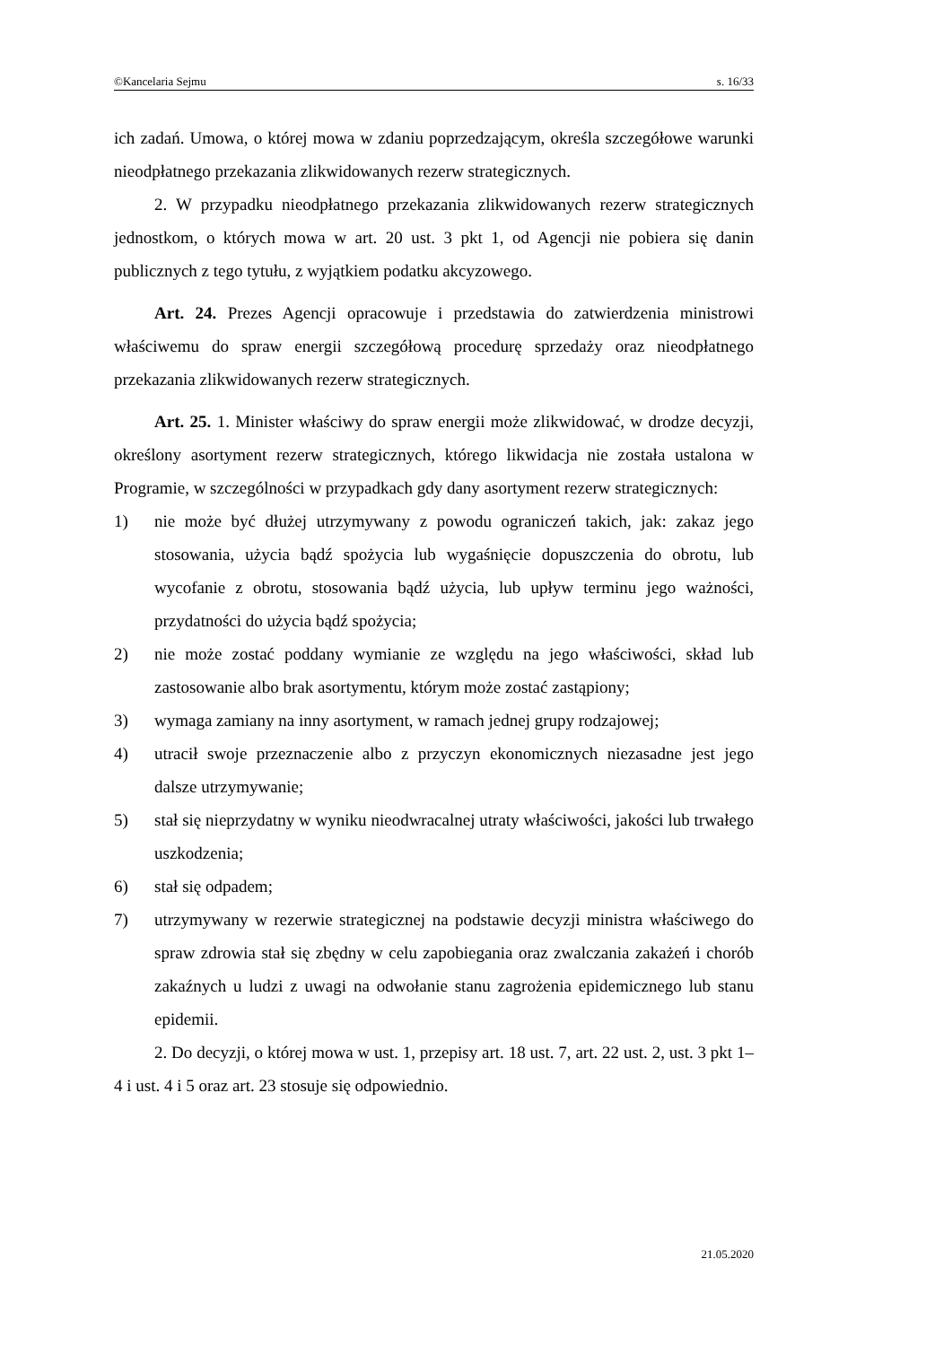©Kancelaria Sejmu s. 16/33
ich zadań. Umowa, o której mowa w zdaniu poprzedzającym, określa szczegółowe warunki nieodpłatnego przekazania zlikwidowanych rezerw strategicznych.
2. W przypadku nieodpłatnego przekazania zlikwidowanych rezerw strategicznych jednostkom, o których mowa w art. 20 ust. 3 pkt 1, od Agencji nie pobiera się danin publicznych z tego tytułu, z wyjątkiem podatku akcyzowego.
Art. 24. Prezes Agencji opracowuje i przedstawia do zatwierdzenia ministrowi właściwemu do spraw energii szczegółową procedurę sprzedaży oraz nieodpłatnego przekazania zlikwidowanych rezerw strategicznych.
Art. 25. 1. Minister właściwy do spraw energii może zlikwidować, w drodze decyzji, określony asortyment rezerw strategicznych, którego likwidacja nie została ustalona w Programie, w szczególności w przypadkach gdy dany asortyment rezerw strategicznych:
1) nie może być dłużej utrzymywany z powodu ograniczeń takich, jak: zakaz jego stosowania, użycia bądź spożycia lub wygaśnięcie dopuszczenia do obrotu, lub wycofanie z obrotu, stosowania bądź użycia, lub upływ terminu jego ważności, przydatności do użycia bądź spożycia;
2) nie może zostać poddany wymianie ze względu na jego właściwości, skład lub zastosowanie albo brak asortymentu, którym może zostać zastąpiony;
3) wymaga zamiany na inny asortyment, w ramach jednej grupy rodzajowej;
4) utracił swoje przeznaczenie albo z przyczyn ekonomicznych niezasadne jest jego dalsze utrzymywanie;
5) stał się nieprzydatny w wyniku nieodwracalnej utraty właściwości, jakości lub trwałego uszkodzenia;
6) stał się odpadem;
7) utrzymywany w rezerwie strategicznej na podstawie decyzji ministra właściwego do spraw zdrowia stał się zbędny w celu zapobiegania oraz zwalczania zakażeń i chorób zakaźnych u ludzi z uwagi na odwołanie stanu zagrożenia epidemicznego lub stanu epidemii.
2. Do decyzji, o której mowa w ust. 1, przepisy art. 18 ust. 7, art. 22 ust. 2, ust. 3 pkt 1–4 i ust. 4 i 5 oraz art. 23 stosuje się odpowiednio.
21.05.2020